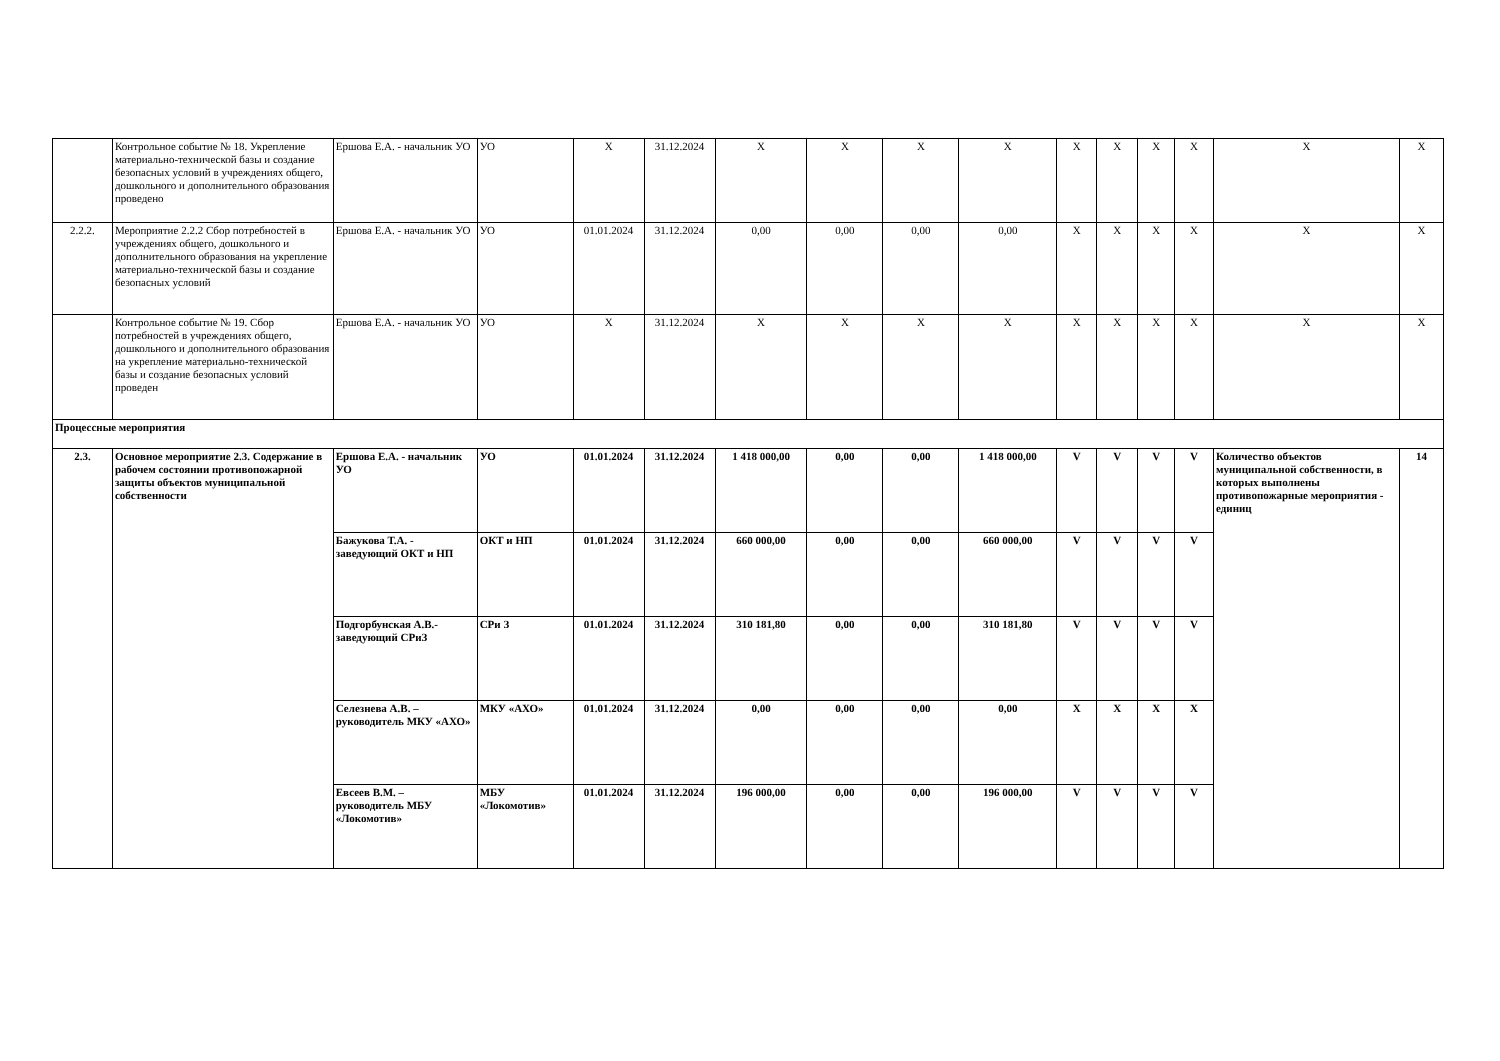| | Контрольное событие № 18. Укрепление материально-технической базы и создание безопасных условий в учреждениях общего, дошкольного и дополнительного образования проведено | Ершова Е.А. - начальник УО | УО | X | 31.12.2024 | X | X | X | X | X | X | X | X | X | X |
| 2.2.2. | Мероприятие 2.2.2 Сбор потребностей в учреждениях общего, дошкольного и дополнительного образования на укрепление материально-технической базы и создание безопасных условий | Ершова Е.А. - начальник УО | УО | 01.01.2024 | 31.12.2024 | 0,00 | 0,00 | 0,00 | 0,00 | X | X | X | X | X | X |
| | Контрольное событие № 19. Сбор потребностей в учреждениях общего, дошкольного и дополнительного образования на укрепление материально-технической базы и создание безопасных условий проведен | Ершова Е.А. - начальник УО | УО | X | 31.12.2024 | X | X | X | X | X | X | X | X | X | X |
| Процессные мероприятия | | | | | | | | | | | | | | | |
| 2.3. | Основное мероприятие 2.3. Содержание в рабочем состоянии противопожарной защиты объектов муниципальной собственности | Ершова Е.А. - начальник УО | УО | 01.01.2024 | 31.12.2024 | 1 418 000,00 | 0,00 | 0,00 | 1 418 000,00 | V | V | V | V | Количество объектов муниципальной собственности, в которых выполнены противопожарные мероприятия - единиц | 14 |
| | | Бажукова Т.А. - заведующий ОКТ и НП | ОКТ и НП | 01.01.2024 | 31.12.2024 | 660 000,00 | 0,00 | 0,00 | 660 000,00 | V | V | V | V | | |
| | | Подгорбунская А.В.- заведующий СРиЗ | СРи З | 01.01.2024 | 31.12.2024 | 310 181,80 | 0,00 | 0,00 | 310 181,80 | V | V | V | V | | |
| | | Селезнева А.В. – руководитель МКУ «АХО» | МКУ «АХО» | 01.01.2024 | 31.12.2024 | 0,00 | 0,00 | 0,00 | 0,00 | X | X | X | X | | |
| | | Евсеев В.М. – руководитель МБУ «Локомотив» | МБУ «Локомотив» | 01.01.2024 | 31.12.2024 | 196 000,00 | 0,00 | 0,00 | 196 000,00 | V | V | V | V | | |